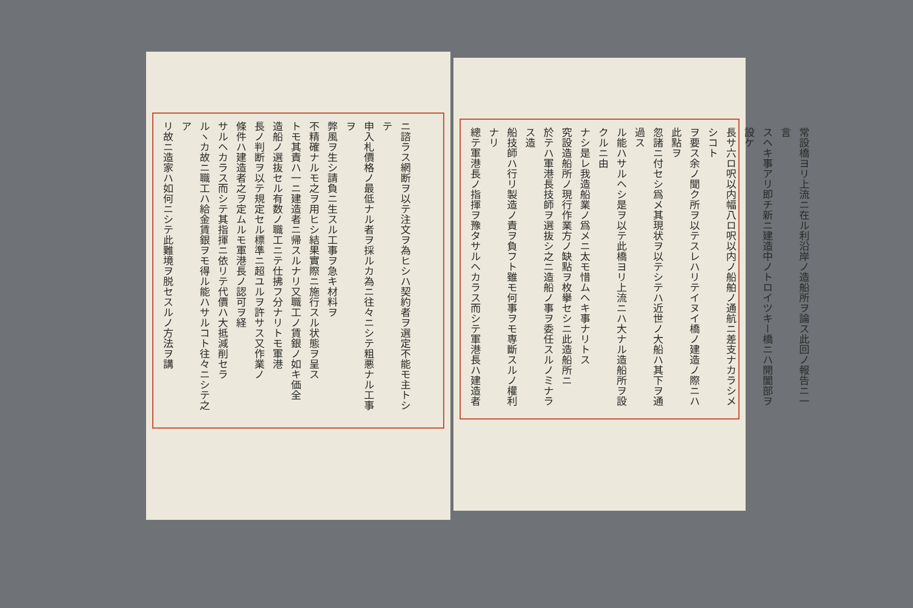ニ諮ラス網断ヲ以テ注文ヲ為ヒシハ契約者ヲ選定不能モ主トシテ
申入札價格ノ最低ナル者ヲ採ルカ為ニ往々ニシテ粗悪ナル工事ヲ
弊風ヲ生シ請負ニ生スル工事ヲ急キ材料ヲ
不精確ナルモ之ヲ用ヒシ結果實際ニ施行スル状態ヲ呈ス
トモ其責ハ一ニ建造者ニ帰スルナリ又職工ノ賃銀ノ如キ価全
造船ノ選抜セル有数ノ職工ニテ仕拂フ分ナリトモ軍港
長ノ判断ヲ以テ規定セル標準ニ超ユルヲ許サス又作業ノ
條件ハ建造者之ヲ定ムルモ軍港長ノ認可ヲ経
サルヘカラス而シテ其指揮ニ依リテ代價ハ大抵減削セラ
ルヽカ故ニ職工ハ給金賃銀ヲモ得ル能ハサルコト往々ニシテ之ア
リ故ニ造家ハ如何ニシテ此難境ヲ脱セスルノ方法ヲ講
常設橋ヨリ上流ニ在ル利沿岸ノ造船所ヲ論ス此回ノ報告ニ一言
スヘキ事アリ即チ新ニ建造中ノトロイツキー橋ニハ開闔部ヲ設ケ
長サ六ロ呎以内幅八ロ呎以内ノ船舶ノ通航ニ差支ナカラシメシコト
ヲ要ス余ノ聞ク所ヲ以テスレハリテイヌイ橋ノ建造ノ際ニハ此點ヲ
忽諸ニ付セシ爲メ其現状ヲ以テシテハ近世ノ大船ハ其下ヲ通過ス
ル能ハサルヘシ是ヲ以テ此橋ヨリ上流ニハ大ナル造船所ヲ設クルニ由
ナシ是レ我造船業ノ爲メニ太モ惜ムヘキ事ナリトス
究設造船所ノ現行作業方ノ缺點ヲ枚擧セシニ此造船所ニ
於テハ軍港長技師ヲ選抜シ之ニ造船ノ事ヲ委任スルノミナラス造
船技師ハ行リ製造ノ責ヲ負フト雖モ何事ヲモ専斷スルノ權利ナリ
總テ軍港長ノ指揮ヲ豫タサルヘカラス而シテ軍港長ハ建造者